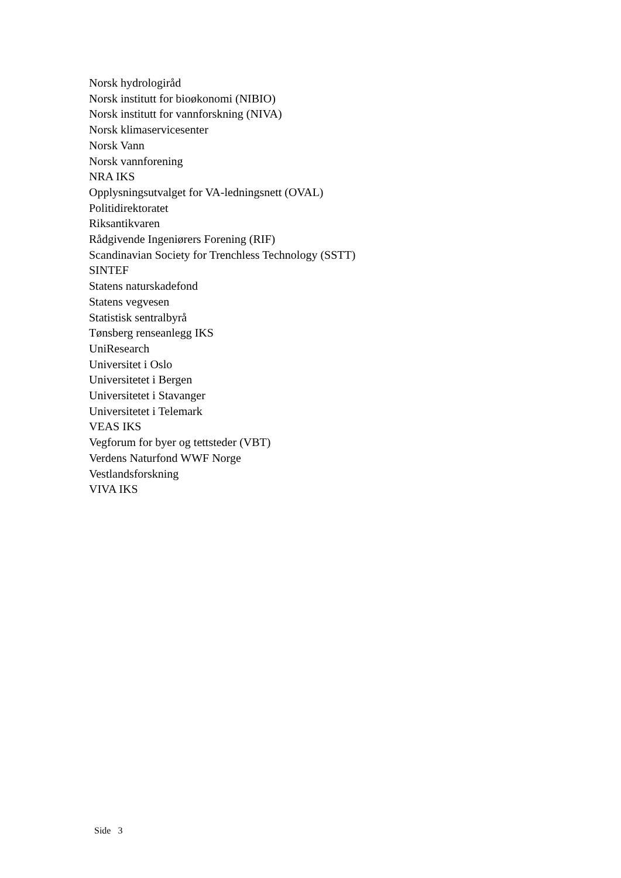Norsk hydrologiråd
Norsk institutt for bioøkonomi (NIBIO)
Norsk institutt for vannforskning (NIVA)
Norsk klimaservicesenter
Norsk Vann
Norsk vannforening
NRA IKS
Opplysningsutvalget for VA-ledningsnett (OVAL)
Politidirektoratet
Riksantikvaren
Rådgivende Ingeniørers Forening (RIF)
Scandinavian Society for Trenchless Technology (SSTT)
SINTEF
Statens naturskadefond
Statens vegvesen
Statistisk sentralbyrå
Tønsberg renseanlegg IKS
UniResearch
Universitet i Oslo
Universitetet i Bergen
Universitetet i Stavanger
Universitetet i Telemark
VEAS IKS
Vegforum for byer og tettsteder (VBT)
Verdens Naturfond WWF Norge
Vestlandsforskning
VIVA IKS
Side 3